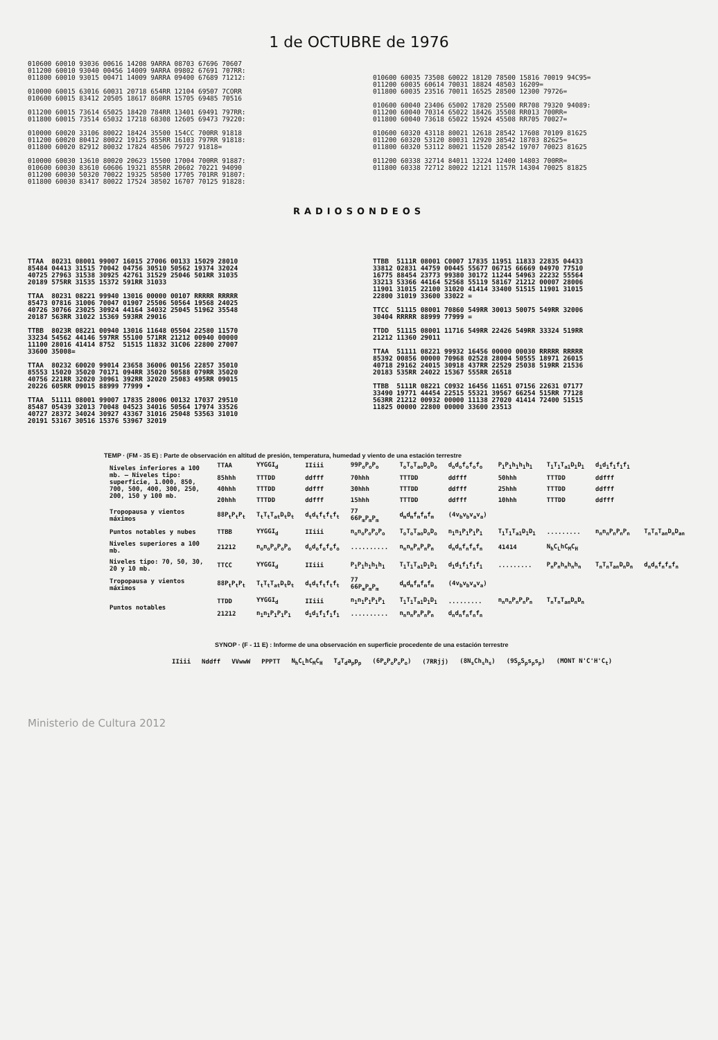1 de OCTUBRE de 1976
010600 60010 93036 00616 14208 9ARRA 08703 67696 70607
011200 60010 93040 00456 14009 9ARRA 09802 67691 707RR:
011800 60010 93015 00471 14009 9ARRA 09400 67689 71212:
010000 60015 63016 60031 20718 654RR 12104 69507 7CORR
010600 60015 83412 20505 18617 860RR 15705 69485 70516
011200 60015 73614 65025 18420 784RR 13401 69491 797RR:
011800 60015 73514 65032 17218 68308 12605 69473 79220:
010000 60020 33106 80022 18424 35500 154CC 700RR 91818
011200 60020 80412 80022 19125 855RR 16103 797RR 91818:
011800 60020 82912 80032 17824 48506 79727 91818=
010000 60030 13610 80020 20623 15500 17004 700RR 91887:
010600 60030 83610 60606 19321 855RR 20602 70221 94090
011200 60030 50320 70022 19325 58500 17705 701RR 91807:
011800 60030 83417 80022 17524 38502 16707 70125 91828:
010600 60035 73508 60022 18120 78500 15816 70019 94C95=
011200 60035 60614 70031 18824 48503 16209=
011800 60035 23516 70011 16525 28500 12300 79726=
010600 60040 23406 65002 17820 25500 RR708 79320 94089:
011200 60040 70314 65022 18426 35508 RR013 700RR=
011800 60040 73618 65022 15924 45508 RR705 70027=
010600 60320 43118 80021 12618 28542 17608 70109 81625
011200 60320 53120 80031 12920 38542 18703 82625=
011800 60320 53112 80021 11520 28542 19707 70023 81625
011200 60338 32714 84011 13224 12400 14803 700RR=
011800 60338 72712 80022 12121 1157R 14304 70025 81825
RADIOSONDEOS
TTAA  80231 08001 99007 16015 27006 00133 15029 28010
85484 04413 31515 70042 04756 30510 50562 19374 32024
40725 27963 31538 30925 42761 31529 25046 501RR 31035
20189 575RR 31535 15372 591RR 31033
TTAA  80231 08221 99940 13016 00000 00107 RRRRR RRRRR
85473 07816 31006 70047 01907 25506 50564 19568 24025
40726 30766 23025 30924 44164 34032 25045 51962 35548
20187 563RR 31022 15369 593RR 29016
TTBB  8023R 08221 00940 13016 11648 05504 22580 11570
33234 54562 44146 597RR 55100 571RR 21212 00940 00000
11100 28016 41414 8752  51515 11832 31C06 22800 27007
33600 35008=
TTAA  80232 60020 99014 23658 36006 00156 22857 35010
85553 15020 35020 70171 094RR 35020 50588 079RR 35020
40756 221RR 32020 30961 392RR 32020 25083 495RR 09015
20226 605RR 09015 88999 77999 •
TTAA  51111 08001 99007 17835 28006 00132 17037 29510
85487 05439 32013 70048 04523 34016 50564 17974 33526
40727 28372 34024 30927 43367 31016 25048 53563 31010
20191 53167 30516 15376 53967 32019
TTBB  5111R 08001 C0007 17835 11951 11833 22835 04433
33812 02831 44759 00445 55677 06715 66669 04970 77510
16775 88454 23773 99380 30172 11244 54963 22232 55564
33213 53366 44164 52568 55119 58167 21212 00007 28006
11901 31015 22100 31020 41414 33400 51515 11901 31015
22800 31019 33600 33022 =
TTCC  51115 08001 70860 549RR 30013 50075 549RR 32006
30404 RRRRR 88999 77999 =
TTDD  51115 08001 11716 549RR 22426 549RR 33324 519RR
21212 11360 29011
TTAA  51111 08221 99932 16456 00000 00030 RRRRR RRRRR
85392 00856 00000 70968 02528 28004 50555 18971 26015
40718 29162 24015 30918 437RR 22529 25038 519RR 21536
20183 535RR 24022 15367 555RR 26518
TTBB  5111R 08221 C0932 16456 11651 07156 22631 07177
33490 19771 44454 22515 55321 39567 66254 515RR 77128
563RR 21212 00932 00000 11138 27020 41414 72400 51515
11825 00000 22800 00000 33600 23513
TEMP · (FM - 35 E) : Parte de observación en altitud de presión, temperatura, humedad y viento de una estación terrestre
| Niveles inferiores a 100 mb. — Niveles tipo: superficie, 1.000, 850, 700, 500, 400, 300, 250, 200, 150 y 100 mb. | TTAA | YYGGI<sub>d</sub> | IIiii | 99P<sub>o</sub>P<sub>o</sub>P<sub>o</sub> | T<sub>o</sub>T<sub>o</sub>T<sub>ao</sub>D<sub>o</sub>D<sub>o</sub> | d<sub>o</sub>d<sub>o</sub>f<sub>o</sub>f<sub>o</sub>f<sub>o</sub> | P<sub>1</sub>P<sub>1</sub>h<sub>1</sub>h<sub>1</sub>h<sub>1</sub> | T<sub>1</sub>T<sub>1</sub>T<sub>a1</sub>D<sub>1</sub>D<sub>1</sub> | d<sub>1</sub>d<sub>1</sub>f<sub>1</sub>f<sub>1</sub>f<sub>1</sub> | |
| | 85hhh | TTTDD | ddfff | 70hhh | TTTDD | ddfff | 50hhh | TTTDD | ddfff | |
| | 40hhh | TTTDD | ddfff | 30hhh | TTTDD | ddfff | 25hhh | TTTDD | ddfff | |
| | 20hhh | TTTDD | ddfff | 15hhh | TTTDD | ddfff | 10hhh | TTTDD | ddfff | |
| Tropopausa y vientos máximos | 88P<sub>t</sub>P<sub>t</sub>P<sub>t</sub> | T<sub>t</sub>T<sub>t</sub>T<sub>at</sub>D<sub>t</sub>D<sub>t</sub> | d<sub>t</sub>d<sub>t</sub>f<sub>t</sub>f<sub>t</sub>f<sub>t</sub> | 77 66P<sub>m</sub>P<sub>m</sub>P<sub>m</sub> | d<sub>m</sub>d<sub>m</sub>f<sub>m</sub>f<sub>m</sub>f<sub>m</sub> | (4v<sub>b</sub>v<sub>b</sub>v<sub>a</sub>v<sub>a</sub>) | | | | |
| Puntos notables y nubes | TTBB | YYGGI<sub>d</sub> | IIiii | n<sub>o</sub>n<sub>o</sub>P<sub>o</sub>P<sub>o</sub>P<sub>o</sub> | T<sub>o</sub>T<sub>o</sub>T<sub>ao</sub>D<sub>o</sub>D<sub>o</sub> | n<sub>1</sub>n<sub>1</sub>P<sub>1</sub>P<sub>1</sub>P<sub>1</sub> | T<sub>1</sub>T<sub>1</sub>T<sub>a1</sub>D<sub>1</sub>D<sub>1</sub> | ......... | n<sub>n</sub>n<sub>n</sub>P<sub>n</sub>P<sub>n</sub>P<sub>n</sub> | T<sub>n</sub>T<sub>n</sub>T<sub>an</sub>D<sub>n</sub>D<sub>an</sub> |
| Niveles superiores a 100 mb. | 21212 | n<sub>o</sub>n<sub>o</sub>P<sub>o</sub>P<sub>o</sub>P<sub>o</sub> | d<sub>o</sub>d<sub>o</sub>f<sub>o</sub>f<sub>o</sub>f<sub>o</sub> | .......... | n<sub>n</sub>n<sub>n</sub>P<sub>n</sub>P<sub>n</sub>P<sub>n</sub> | d<sub>n</sub>d<sub>n</sub>f<sub>n</sub>f<sub>n</sub>f<sub>n</sub> | 41414 | N<sub>h</sub>C<sub>L</sub>hC<sub>M</sub>C<sub>H</sub> | | |
| Niveles tipo: 70, 50, 30, 20 y 10 mb. | TTCC | YYGGI<sub>d</sub> | IIiii | P<sub>1</sub>P<sub>1</sub>h<sub>1</sub>h<sub>1</sub>h<sub>1</sub> | T<sub>1</sub>T<sub>1</sub>T<sub>a1</sub>D<sub>1</sub>D<sub>1</sub> | d<sub>1</sub>d<sub>1</sub>f<sub>1</sub>f<sub>1</sub>f<sub>1</sub> | ......... | P<sub>n</sub>P<sub>n</sub>h<sub>n</sub>h<sub>n</sub>h<sub>n</sub> | T<sub>n</sub>T<sub>n</sub>T<sub>an</sub>D<sub>n</sub>D<sub>n</sub> | d<sub>n</sub>d<sub>n</sub>f<sub>n</sub>f<sub>n</sub>f<sub>n</sub> |
| Tropopausa y vientos máximos | 88P<sub>t</sub>P<sub>t</sub>P<sub>t</sub> | T<sub>t</sub>T<sub>t</sub>T<sub>at</sub>D<sub>t</sub>D<sub>t</sub> | d<sub>t</sub>d<sub>t</sub>f<sub>t</sub>f<sub>t</sub>f<sub>t</sub> | 77 66P<sub>m</sub>P<sub>m</sub>P<sub>m</sub> | d<sub>m</sub>d<sub>m</sub>f<sub>m</sub>f<sub>m</sub>f<sub>m</sub> | (4v<sub>b</sub>v<sub>b</sub>v<sub>a</sub>v<sub>a</sub>) | | | | |
| Puntos notables | TTDD | YYGGI<sub>d</sub> | IIiii | n<sub>1</sub>n<sub>1</sub>P<sub>1</sub>P<sub>1</sub>P<sub>1</sub> | T<sub>1</sub>T<sub>1</sub>T<sub>a1</sub>D<sub>1</sub>D<sub>1</sub> | ......... | n<sub>n</sub>n<sub>n</sub>P<sub>n</sub>P<sub>n</sub>P<sub>n</sub> | T<sub>n</sub>T<sub>n</sub>T<sub>an</sub>D<sub>n</sub>D<sub>n</sub> | | |
| | 21212 | n<sub>1</sub>n<sub>1</sub>P<sub>1</sub>P<sub>1</sub>P<sub>1</sub> | d<sub>1</sub>d<sub>1</sub>f<sub>1</sub>f<sub>1</sub>f<sub>1</sub> | .......... | n<sub>n</sub>n<sub>n</sub>P<sub>n</sub>P<sub>n</sub>P<sub>n</sub> | d<sub>n</sub>d<sub>n</sub>f<sub>n</sub>f<sub>n</sub>f<sub>n</sub> | | | | |
SYNOP · (F - 11 E) : Informe de una observación en superficie procedente de una estación terrestre
| IIiii | Nddff | VVwwW | PPPTT | N<sub>h</sub>C<sub>L</sub>hC<sub>M</sub>C<sub>H</sub> | T<sub>d</sub>T<sub>d</sub>a<sub>p</sub>p<sub>p</sub> | (6P<sub>o</sub>P<sub>o</sub>P<sub>o</sub>P<sub>o</sub>) | (7RRjj) | (8N<sub>s</sub>Ch<sub>s</sub>h<sub>s</sub>) | (9S<sub>p</sub>S<sub>p</sub>s<sub>p</sub>s<sub>p</sub>) | (MONT N'C'H'C<sub>t</sub>) |
Ministerio de Cultura 2012